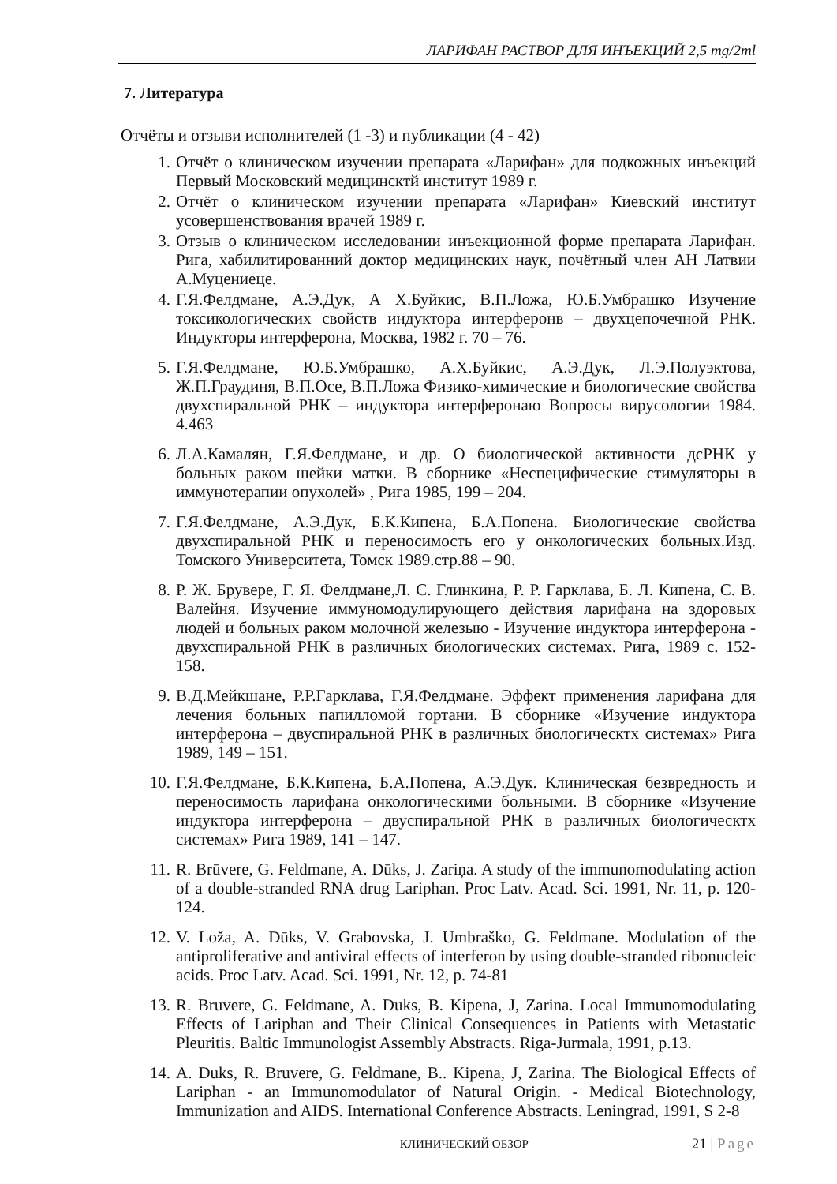ЛАРИФАН РАСТВОР ДЛЯ ИНЪЕКЦИЙ 2,5 mg/2ml
7. Литература
Отчёты и отзыви исполнителей (1 -3) и публикации (4 - 42)
1. Отчёт о клиническом изучении препарата «Ларифан» для подкожных инъекций Первый Московский медицинсктй институт 1989 г.
2. Отчёт о клиническом изучении препарата «Ларифан» Киевский институт усовершенствования врачей 1989 г.
3. Отзыв о клиническом исследовании инъекционной форме препарата Ларифан. Рига, хабилитированний доктор медицинских наук, почётный член АН Латвии А.Муцениеце.
4. Г.Я.Фелдмане, А.Э.Дук, А Х.Буйкис, В.П.Ложа, Ю.Б.Умбрашко Изучение токсикологических свойств индуктора интерферонв – двухцепочечной РНК. Индукторы интерферона, Москва, 1982 г. 70 – 76.
5. Г.Я.Фелдмане, Ю.Б.Умбрашко, А.Х.Буйкис, А.Э.Дук, Л.Э.Полуэктова, Ж.П.Граудиня, В.П.Осе, В.П.Ложа Физико-химические и биологические свойства двухспиральной РНК – индуктора интерферонаю Вопросы вирусологии 1984. 4.463
6. Л.А.Камалян, Г.Я.Фелдмане, и др. О биологической активности дсРНК у больных раком шейки матки. В сборнике «Неспецифические стимуляторы в иммунотерапии опухолей» , Рига 1985, 199 – 204.
7. Г.Я.Фелдмане, А.Э.Дук, Б.К.Кипена, Б.А.Попена. Биологические свойства двухспиральной РНК и переносимость его у онкологических больных.Изд. Томского Университета, Томск 1989.стр.88 – 90.
8. Р. Ж. Брувере, Г. Я. Фелдмане,Л. С. Глинкина, Р. Р. Гарклава, Б. Л. Кипена, С. В. Валейня. Изучение иммуномодулирующего действия ларифана на здоровых людей и больных раком молочной железыю - Изучение индуктора интерферона - двухспиральной РНК в различных биологических системах. Рига, 1989 с. 152-158.
9. В.Д.Мейкшане, Р.Р.Гарклава, Г.Я.Фелдмане. Эффект применения ларифана для лечения больных папилломой гортани. В сборнике «Изучение индуктора интерферона – двуспиральной РНК в различных биологическтх системах» Рига 1989, 149 – 151.
10. Г.Я.Фелдмане, Б.К.Кипена, Б.А.Попена, А.Э.Дук. Клиническая безвредность и переносимость ларифана онкологическими больными. В сборнике «Изучение индуктора интерферона – двуспиральной РНК в различных биологическтх системах» Рига 1989, 141 – 147.
11. R. Brūvere, G. Feldmane, A. Dūks, J. Zariņa. A study of the immunomodulating action of a double-stranded RNA drug Lariphan. Proc Latv. Acad. Sci. 1991, Nr. 11, p. 120-124.
12. V. Loža, A. Dūks, V. Grabovska, J. Umbraško, G. Feldmane. Modulation of the antiproliferative and antiviral effects of interferon by using double-stranded ribonucleic acids. Proc Latv. Acad. Sci. 1991, Nr. 12, p. 74-81
13. R. Bruvere, G. Feldmane, A. Duks, B. Kipena, J, Zarina. Local Immunomodulating Effects of Lariphan and Their Clinical Consequences in Patients with Metastatic Pleuritis. Baltic Immunologist Assembly Abstracts. Riga-Jurmala, 1991, p.13.
14. A. Duks, R. Bruvere, G. Feldmane, B.. Kipena, J, Zarina. The Biological Effects of Lariphan - an Immunomodulator of Natural Origin. - Medical Biotechnology, Immunization and AIDS. International Conference Abstracts. Leningrad, 1991, S 2-8
КЛИНИЧЕСКИЙ ОБЗОР 21 | Page